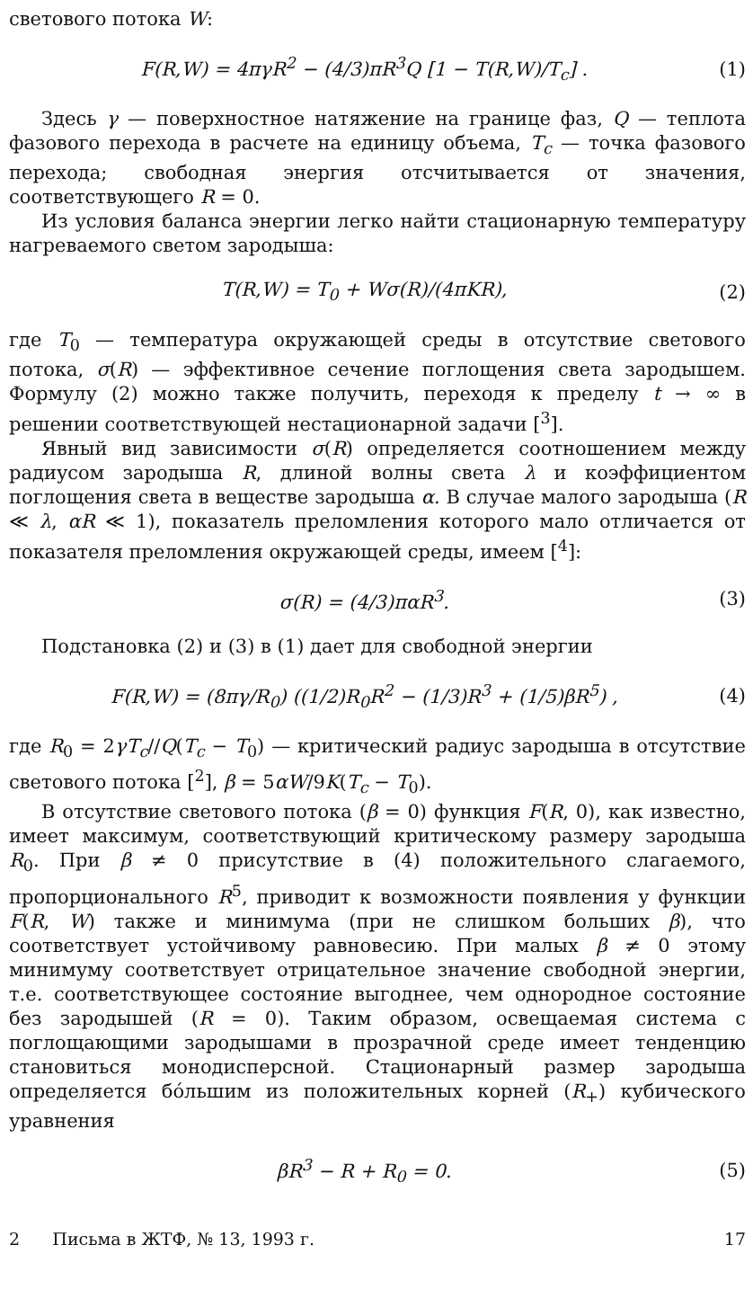светового потока W:
F(R,W) = 4πγR<sup>2</sup> − (4/3)πR<sup>3</sup>Q [1 − T(R,W)/T<sub>c</sub>] . (1)
Здесь γ — поверхностное натяжение на границе фаз, Q — теплота фазового перехода в расчете на единицу объема, T<sub>c</sub> — точка фазового перехода; свободная энергия отсчитывается от значения, соответствующего R = 0.
Из условия баланса энергии легко найти стационарную температуру нагреваемого светом зародыша:
T(R,W) = T<sub>0</sub> + Wσ(R)/(4πKR), (2)
где T<sub>0</sub> — температура окружающей среды в отсутствие светового потока, σ(R) — эффективное сечение поглощения света зародышем. Формулу (2) можно также получить, переходя к пределу t → ∞ в решении соответствующей нестационарной задачи [<sup>3</sup>].
Явный вид зависимости σ(R) определяется соотношением между радиусом зародыша R, длиной волны света λ и коэффициентом поглощения света в веществе зародыша α. В случае малого зародыша (R ≪ λ, αR ≪ 1), показатель преломления которого мало отличается от показателя преломления окружающей среды, имеем [<sup>4</sup>]:
σ(R) = (4/3)παR<sup>3</sup>. (3)
Подстановка (2) и (3) в (1) дает для свободной энергии
F(R,W) = (8πγ/R<sub>0</sub>) ((1/2)R<sub>0</sub>R<sup>2</sup> − (1/3)R<sup>3</sup> + (1/5)βR<sup>5</sup>) , (4)
где R<sub>0</sub> = 2γT<sub>c</sub>//Q(T<sub>c</sub> − T<sub>0</sub>) — критический радиус зародыша в отсутствие светового потока [<sup>2</sup>], β = 5αW/9K(T<sub>c</sub> − T<sub>0</sub>).
В отсутствие светового потока (β = 0) функция F(R, 0), как известно, имеет максимум, соответствующий критическому размеру зародыша R<sub>0</sub>. При β ≠ 0 присутствие в (4) положительного слагаемого, пропорционального R<sup>5</sup>, приводит к возможности появления у функции F(R, W) также и минимума (при не слишком больших β), что соответствует устойчивому равновесию. При малых β ≠ 0 этому минимуму соответствует отрицательное значение свободной энергии, т.е. соответствующее состояние выгоднее, чем однородное состояние без зародышей (R = 0). Таким образом, освещаемая система с поглощающими зародышами в прозрачной среде имеет тенденцию становиться монодисперсной. Стационарный размер зародыша определяется бо́льшим из положительных корней (R<sub>+</sub>) кубического уравнения
βR<sup>3</sup> − R + R<sub>0</sub> = 0. (5)
2 Письма в ЖТФ, № 13, 1993 г. 17